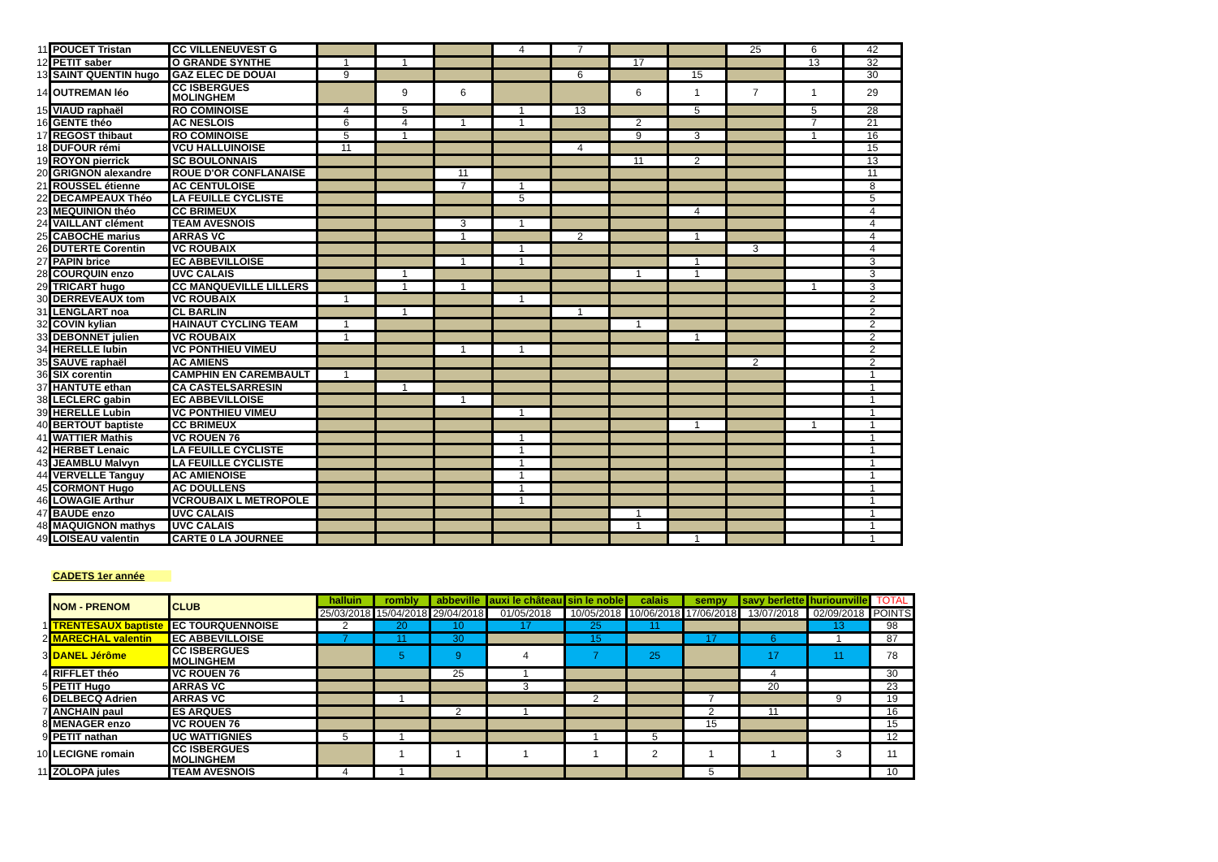| 11 | POUCET Tristan | CC VILLENEUVEST G | | | | 4 | 7 | | | 25 | 6 | 42 |
| 12 | PETIT saber | O GRANDE SYNTHE | 1 | 1 | | | | 17 | | | 13 | 32 |
| 13 | SAINT QUENTIN hugo | GAZ ELEC DE DOUAI | 9 | | | | 6 | | 15 | | | 30 |
| 14 | OUTREMAN léo | CC ISBERGUES MOLINGHEM | | 9 | 6 | | | 6 | 1 | 7 | 1 | 29 |
| 15 | VIAUD raphaël | RO COMINOISE | 4 | 5 | | 1 | 13 | | 5 | | 5 | 28 |
| 16 | GENTE théo | AC NESLOIS | 6 | 4 | 1 | 1 | | 2 | | | 7 | 21 |
| 17 | REGOST thibaut | RO COMINOISE | 5 | 1 | | | | 9 | 3 | | 1 | 16 |
| 18 | DUFOUR rémi | VCU HALLUINOISE | 11 | | | | 4 | | | | | 15 |
| 19 | ROYON pierrick | SC BOULONNAIS | | | | | | 11 | 2 | | | 13 |
| 20 | GRIGNON alexandre | ROUE D'OR CONFLANAISE | | | 11 | | | | | | | 11 |
| 21 | ROUSSEL étienne | AC CENTULOISE | | | 7 | 1 | | | | | | 8 |
| 22 | DECAMPEAUX Théo | LA FEUILLE CYCLISTE | | | | 5 | | | | | | 5 |
| 23 | MEQUINION théo | CC BRIMEUX | | | | | | | 4 | | | 4 |
| 24 | VAILLANT clément | TEAM AVESNOIS | | | 3 | 1 | | | | | | 4 |
| 25 | CABOCHE marius | ARRAS VC | | | 1 | | 2 | | 1 | | | 4 |
| 26 | DUTERTE Corentin | VC ROUBAIX | | | | 1 | | | | 3 | | 4 |
| 27 | PAPIN brice | EC ABBEVILLOISE | | | 1 | 1 | | | 1 | | | 3 |
| 28 | COURQUIN enzo | UVC CALAIS | | 1 | | | | 1 | 1 | | | 3 |
| 29 | TRICART hugo | CC MANQUEVILLE LILLERS | | 1 | 1 | | | | | | 1 | 3 |
| 30 | DERREVEAUX tom | VC ROUBAIX | 1 | | | 1 | | | | | | 2 |
| 31 | LENGLART noa | CL BARLIN | | 1 | | | 1 | | | | | 2 |
| 32 | COVIN kylian | HAINAUT CYCLING TEAM | 1 | | | | | 1 | | | | 2 |
| 33 | DEBONNET julien | VC ROUBAIX | 1 | | | | | | 1 | | | 2 |
| 34 | HERELLE lubin | VC PONTHIEU VIMEU | | | 1 | 1 | | | | | | 2 |
| 35 | SAUVE raphaël | AC AMIENS | | | | | | | | 2 | | 2 |
| 36 | SIX corentin | CAMPHIN EN CAREMBAULT | 1 | | | | | | | | | 1 |
| 37 | HANTUTE ethan | CA CASTELSARRESIN | | 1 | | | | | | | | 1 |
| 38 | LECLERC gabin | EC ABBEVILLOISE | | | 1 | | | | | | | 1 |
| 39 | HERELLE Lubin | VC PONTHIEU VIMEU | | | | 1 | | | | | | 1 |
| 40 | BERTOUT baptiste | CC BRIMEUX | | | | | | | 1 | | 1 | 1 |
| 41 | WATTIER Mathis | VC ROUEN 76 | | | | 1 | | | | | | 1 |
| 42 | HERBET Lenaic | LA FEUILLE CYCLISTE | | | | 1 | | | | | | 1 |
| 43 | JEAMBLU Malvyn | LA FEUILLE CYCLISTE | | | | 1 | | | | | | 1 |
| 44 | VERVELLE Tanguy | AC AMIENOISE | | | | 1 | | | | | | 1 |
| 45 | CORMONT Hugo | AC DOULLENS | | | | 1 | | | | | | 1 |
| 46 | LOWAGIE Arthur | VCROUBAIX L METROPOLE | | | | 1 | | | | | | 1 |
| 47 | BAUDE enzo | UVC CALAIS | | | | | | 1 | | | | 1 |
| 48 | MAQUIGNON mathys | UVC CALAIS | | | | | | 1 | | | | 1 |
| 49 | LOISEAU valentin | CARTE 0 LA JOURNEE | | | | | | | 1 | | | 1 |
CADETS 1er année
| | NOM - PRENOM | CLUB | halluin | rombly | abbeville | auxi le château | sin le noble | calais | sempy | savy berlette | huriounville | TOTAL |
| | | | 25/03/2018 | 15/04/2018 | 29/04/2018 | 01/05/2018 | 10/05/2018 | 10/06/2018 | 17/06/2018 | 13/07/2018 | 02/09/2018 | POINTS |
| 1 | TRENTESAUX baptiste | EC TOURQUENNOISE | 2 | 20 | 10 | 17 | 25 | 11 | | | 13 | 98 |
| 2 | MARECHAL valentin | EC ABBEVILLOISE | 7 | 11 | 30 | | 15 | | 17 | 6 | 1 | 87 |
| 3 | DANEL Jérôme | CC ISBERGUES MOLINGHEM | | 5 | 9 | 4 | 7 | 25 | | 17 | 11 | 78 |
| 4 | RIFFLET théo | VC ROUEN 76 | | | 25 | 1 | | | | 4 | | 30 |
| 5 | PETIT Hugo | ARRAS VC | | | | 3 | | | | 20 | | 23 |
| 6 | DELBECQ Adrien | ARRAS VC | | 1 | | | 2 | | 7 | | 9 | 19 |
| 7 | ANCHAIN paul | ES ARQUES | | | 2 | 1 | | | 2 | 11 | | 16 |
| 8 | MENAGER enzo | VC ROUEN 76 | | | | | | | 15 | | | 15 |
| 9 | PETIT nathan | UC WATTIGNIES | 5 | 1 | | | 1 | 5 | | | | 12 |
| 10 | LECIGNE romain | CC ISBERGUES MOLINGHEM | | 1 | 1 | 1 | 1 | 2 | 1 | 1 | 3 | 11 |
| 11 | ZOLOPA jules | TEAM AVESNOIS | 4 | 1 | | | | | 5 | | | 10 |